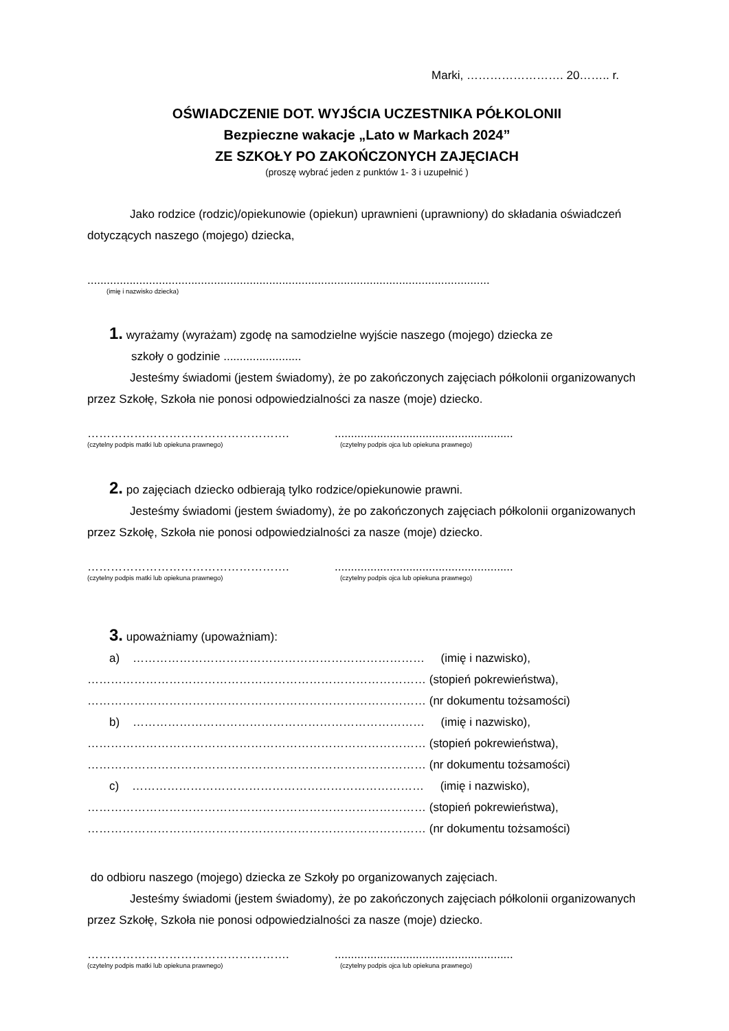Marki, ……………………. 20…….. r.
OŚWIADCZENIE DOT. WYJŚCIA UCZESTNIKA PÓŁKOLONII
Bezpieczne wakacje „Lato w Markach 2024”
ZE SZKOŁY PO ZAKOŃCZONYCH ZAJĘCIACH
(proszę wybrać jeden z punktów 1- 3 i uzupełnić )
Jako rodzice (rodzic)/opiekunowie (opiekun) uprawnieni (uprawniony) do składania oświadczeń dotyczących naszego (mojego) dziecka,
............................................................................................................................
(imię i nazwisko dziecka)
1. wyrażamy (wyrażam) zgodę na samodzielne wyjście naszego (mojego) dziecka ze
szkoły o godzinie ........................
Jesteśmy świadomi (jestem świadomy), że po zakończonych zajęciach półkolonii organizowanych przez Szkołę, Szkoła nie ponosi odpowiedzialności za nasze (moje) dziecko.
…………………………………………….
(czytelny podpis matki lub opiekuna prawnego)
.......................................................
(czytelny podpis ojca lub opiekuna prawnego)
2. po zajęciach dziecko odbierają tylko rodzice/opiekunowie prawni.
Jesteśmy świadomi (jestem świadomy), że po zakończonych zajęciach półkolonii organizowanych przez Szkołę, Szkoła nie ponosi odpowiedzialności za nasze (moje) dziecko.
…………………………………………….
(czytelny podpis matki lub opiekuna prawnego)
.......................................................
(czytelny podpis ojca lub opiekuna prawnego)
3. upoważniamy (upoważniam):
a) ………………………………………………………………… (imię i nazwisko),
…………………………………………………………………………… (stopień pokrewieństwa),
…………………………………………………………………………… (nr dokumentu tożsamości)
b) ………………………………………………………………… (imię i nazwisko),
…………………………………………………………………………… (stopień pokrewieństwa),
…………………………………………………………………………… (nr dokumentu tożsamości)
c) ………………………………………………………………… (imię i nazwisko),
…………………………………………………………………………… (stopień pokrewieństwa),
…………………………………………………………………………… (nr dokumentu tożsamości)
do odbioru naszego (mojego) dziecka ze Szkoły po organizowanych zajęciach.
Jesteśmy świadomi (jestem świadomy), że po zakończonych zajęciach półkolonii organizowanych przez Szkołę, Szkoła nie ponosi odpowiedzialności za nasze (moje) dziecko.
…………………………………………….
(czytelny podpis matki lub opiekuna prawnego)
.......................................................
(czytelny podpis ojca lub opiekuna prawnego)